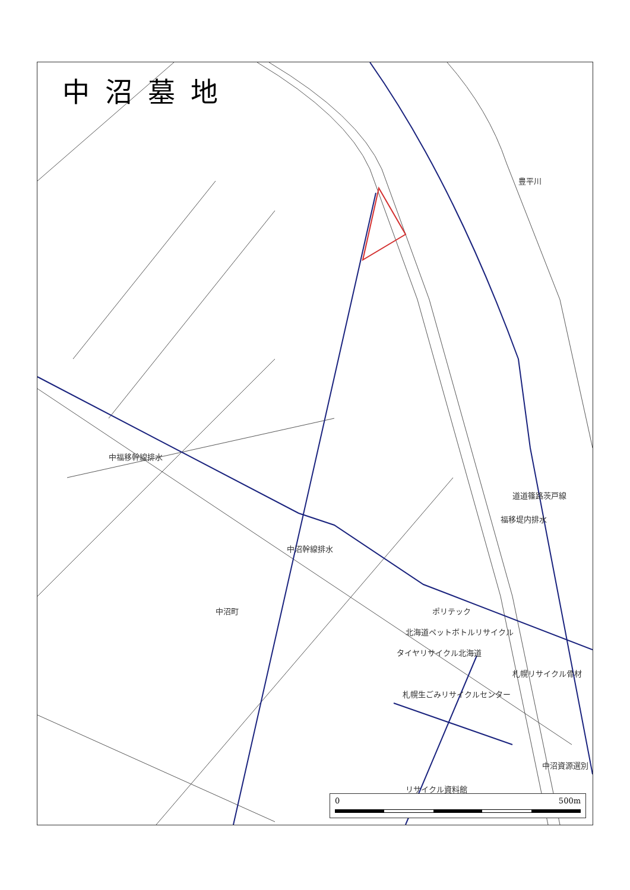中福移幹線排水
中沼町 ポリテック
北海道ペットボトルリサイクル
タイヤリサイクル北海道
札幌リサイクル骨材
札幌生ごみリサイクルセンター
中沼資源選別
リサイクル資料館
豊平川
道道篠路茨戸線
福移堤内排水
中沼幹線排水
中沼墓地
0 500m